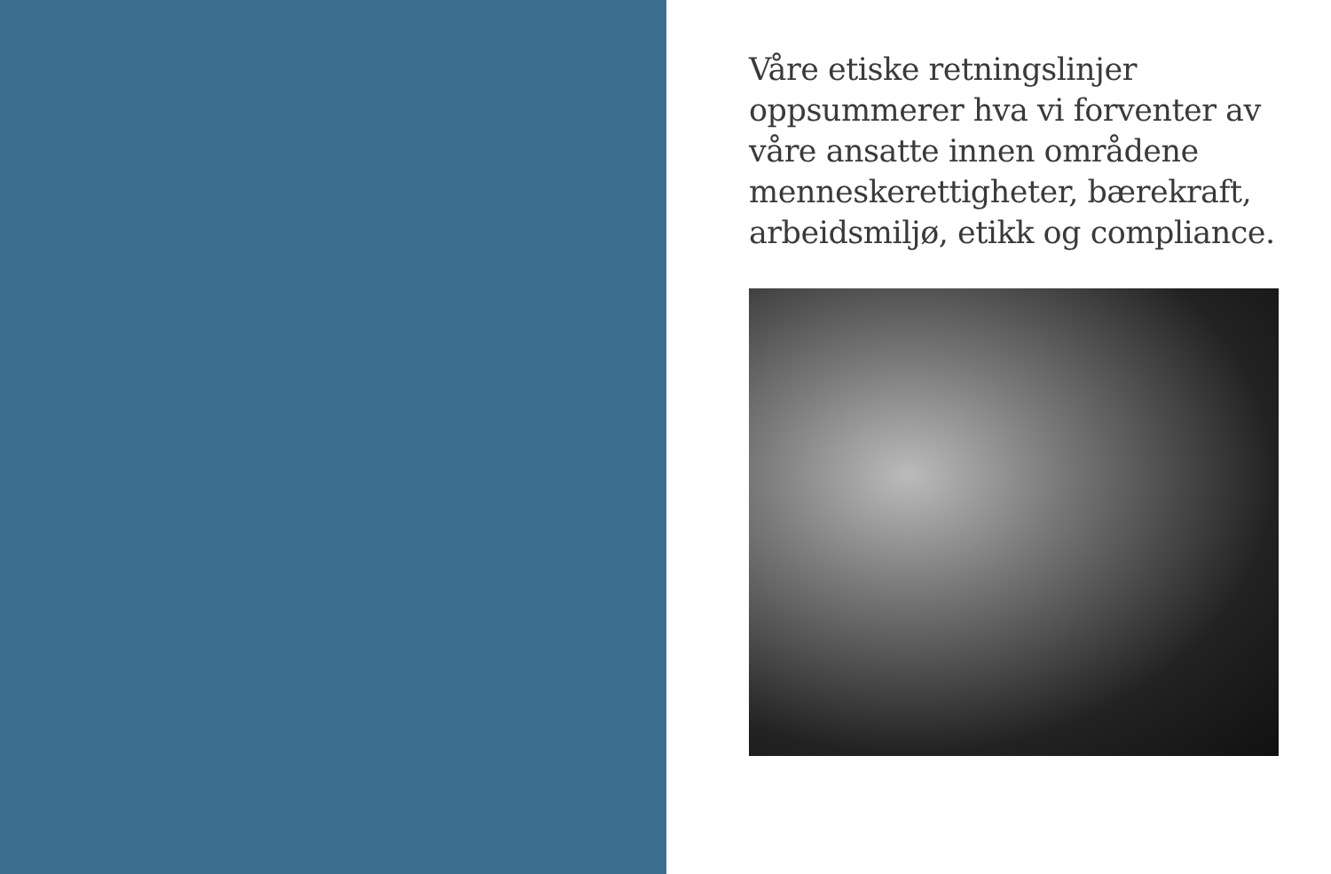Våre etiske retningslinjer oppsummerer hva vi forventer av våre ansatte innen områdene menneskerettigheter, bærekraft, arbeidsmiljø, etikk og compliance.